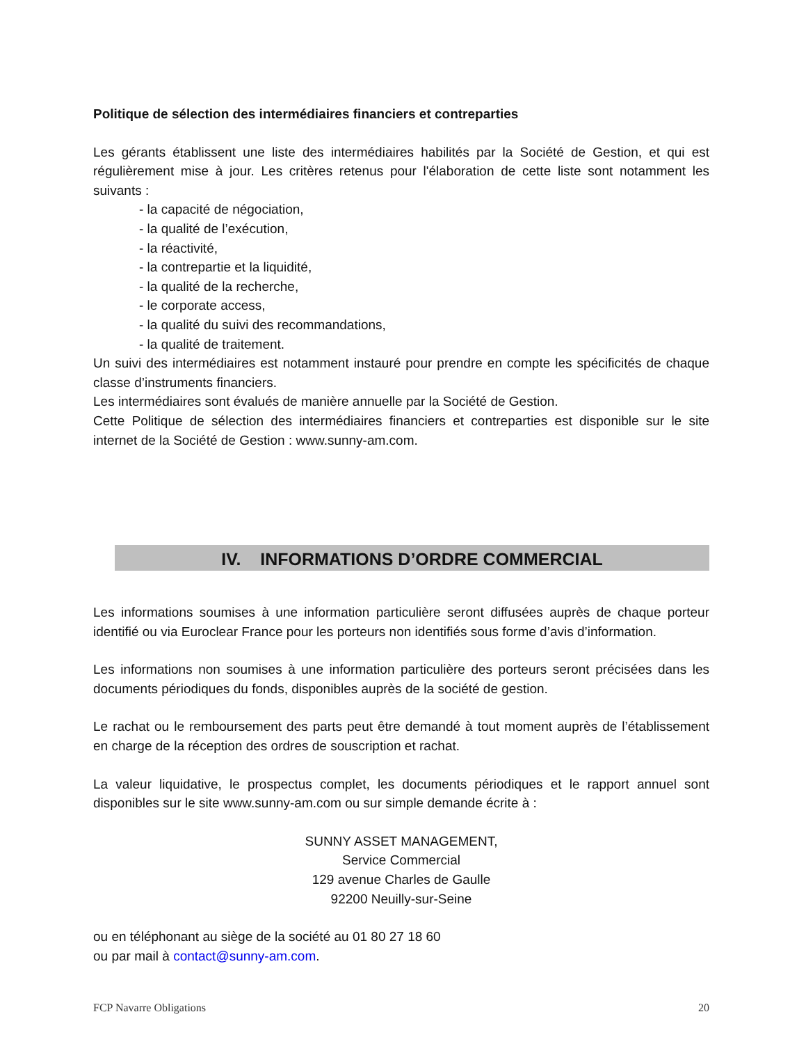Politique de sélection des intermédiaires financiers et contreparties
Les gérants établissent une liste des intermédiaires habilités par la Société de Gestion, et qui est régulièrement mise à jour. Les critères retenus pour l'élaboration de cette liste sont notamment les suivants :
- la capacité de négociation,
- la qualité de l’exécution,
- la réactivité,
- la contrepartie et la liquidité,
- la qualité de la recherche,
- le corporate access,
- la qualité du suivi des recommandations,
- la qualité de traitement.
Un suivi des intermédiaires est notamment instauré pour prendre en compte les spécificités de chaque classe d’instruments financiers.
Les intermédiaires sont évalués de manière annuelle par la Société de Gestion.
Cette Politique de sélection des intermédiaires financiers et contreparties est disponible sur le site internet de la Société de Gestion : www.sunny-am.com.
IV. INFORMATIONS D’ORDRE COMMERCIAL
Les informations soumises à une information particulière seront diffusées auprès de chaque porteur identifié ou via Euroclear France pour les porteurs non identifiés sous forme d’avis d’information.
Les informations non soumises à une information particulière des porteurs seront précisées dans les documents périodiques du fonds, disponibles auprès de la société de gestion.
Le rachat ou le remboursement des parts peut être demandé à tout moment auprès de l’établissement en charge de la réception des ordres de souscription et rachat.
La valeur liquidative, le prospectus complet, les documents périodiques et le rapport annuel sont disponibles sur le site www.sunny-am.com ou sur simple demande écrite à :
SUNNY ASSET MANAGEMENT,
Service Commercial
129 avenue Charles de Gaulle
92200 Neuilly-sur-Seine
ou en téléphonant au siège de la société au 01 80 27 18 60
ou par mail à contact@sunny-am.com.
FCP Navarre Obligations 20